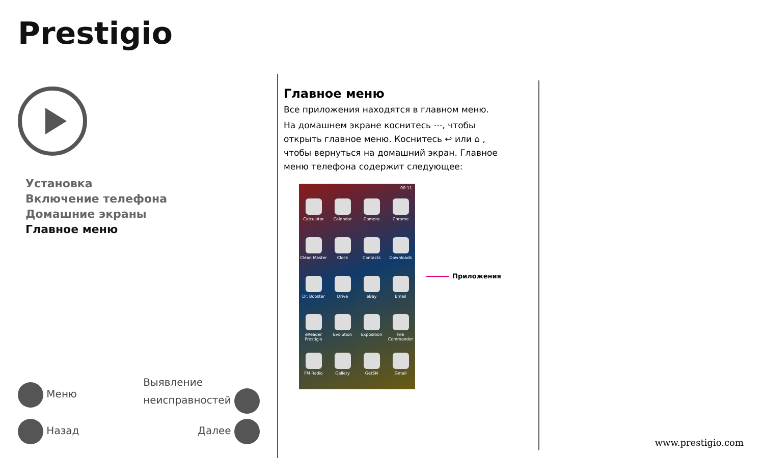Prestigio
Установка
Включение телефона
Домашние экраны
Главное меню
Меню Выявление
неисправностей
Назад Далее
Главное меню
Все приложения находятся в главном меню.
На домашнем экране коснитесь ⋯, чтобы открыть главное меню. Коснитесь ↩ или ⌂ , чтобы вернуться на домашний экран. Главное меню телефона содержит следующее:
Calculator
Calendar
Camera
Chrome
Clean Master
Clock
Contacts
Downloads
Dr. Booster
Drive
eBay
Email
eReader Prestigio
Evolution
Exposition
File Commander
FM Radio
Gallery
GetSN
Gmail
00:11
Приложения
www.prestigio.com